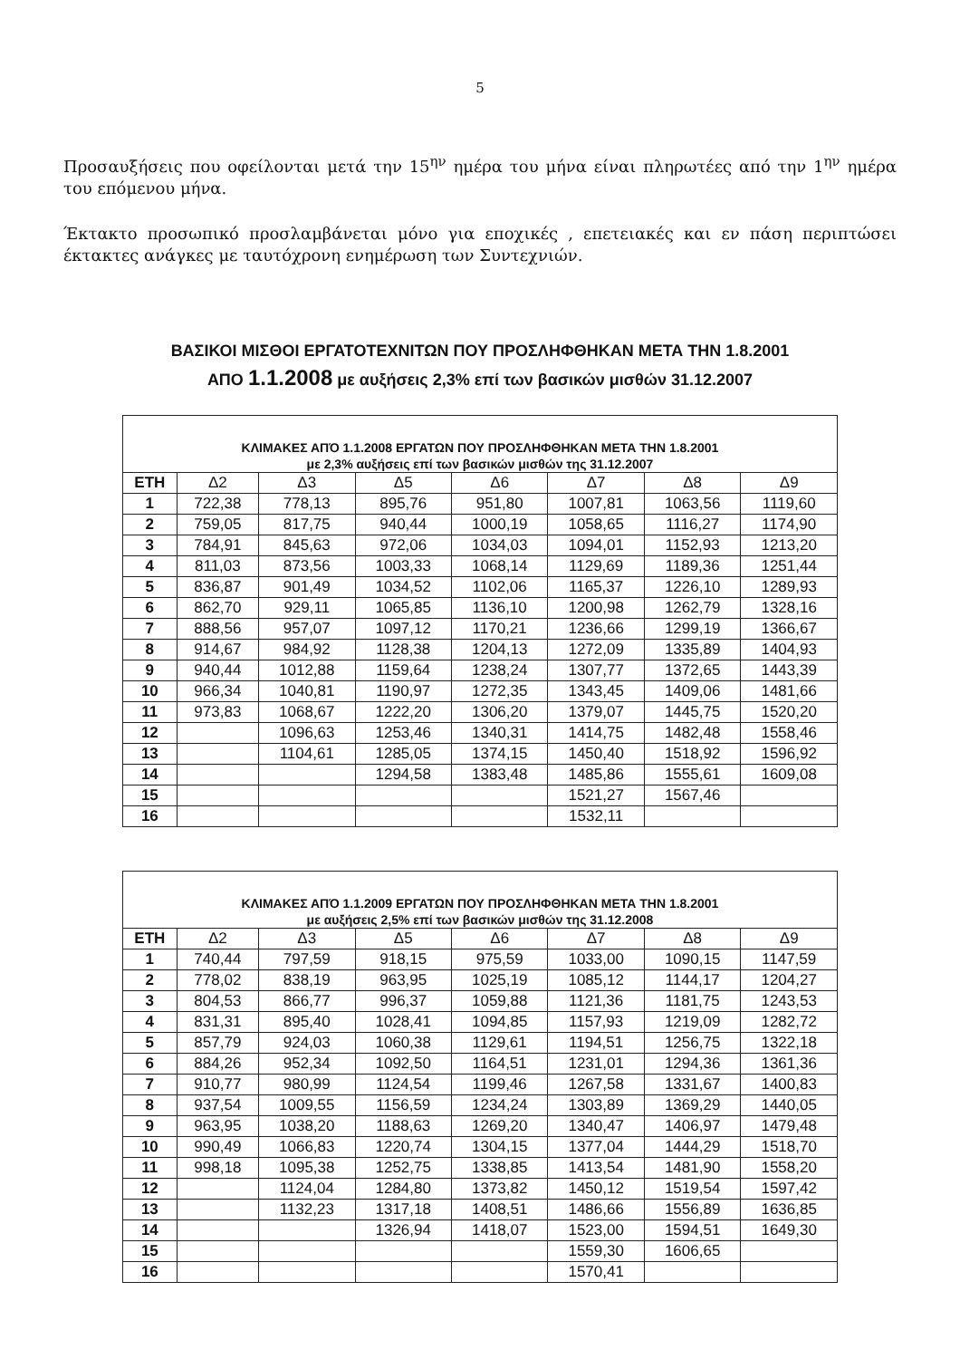5
Προσαυξήσεις που οφείλονται μετά την 15<sup>ην</sup> ημέρα του μήνα είναι πληρωτέες από την 1<sup>ην</sup> ημέρα του επόμενου μήνα.
Έκτακτο προσωπικό προσλαμβάνεται μόνο για εποχικές , επετειακές και εν πάση περιπτώσει έκτακτες ανάγκες με ταυτόχρονη ενημέρωση των Συντεχνιών.
ΒΑΣΙΚΟΙ ΜΙΣΘΟΙ ΕΡΓΑΤΟΤΕΧΝΙΤΩΝ ΠΟΥ ΠΡΟΣΛΗΦΘΗΚΑΝ ΜΕΤΑ ΤΗΝ 1.8.2001
ΑΠΟ 1.1.2008 με αυξήσεις 2,3% επί των βασικών μισθών 31.12.2007
| ΚΛΙΜΑΚΕΣ ΑΠΌ 1.1.2008 ΕΡΓΑΤΩΝ ΠΟΥ ΠΡΟΣΛΗΦΘΗΚΑΝ ΜΕΤΑ ΤΗΝ 1.8.2001 με 2,3% αυξήσεις επί των βασικών μισθών της 31.12.2007 | | | | | | | |
| --- | --- | --- | --- | --- | --- | --- | --- |
| ΕΤΗ | Δ2 | Δ3 | Δ5 | Δ6 | Δ7 | Δ8 | Δ9 |
| 1 | 722,38 | 778,13 | 895,76 | 951,80 | 1007,81 | 1063,56 | 1119,60 |
| 2 | 759,05 | 817,75 | 940,44 | 1000,19 | 1058,65 | 1116,27 | 1174,90 |
| 3 | 784,91 | 845,63 | 972,06 | 1034,03 | 1094,01 | 1152,93 | 1213,20 |
| 4 | 811,03 | 873,56 | 1003,33 | 1068,14 | 1129,69 | 1189,36 | 1251,44 |
| 5 | 836,87 | 901,49 | 1034,52 | 1102,06 | 1165,37 | 1226,10 | 1289,93 |
| 6 | 862,70 | 929,11 | 1065,85 | 1136,10 | 1200,98 | 1262,79 | 1328,16 |
| 7 | 888,56 | 957,07 | 1097,12 | 1170,21 | 1236,66 | 1299,19 | 1366,67 |
| 8 | 914,67 | 984,92 | 1128,38 | 1204,13 | 1272,09 | 1335,89 | 1404,93 |
| 9 | 940,44 | 1012,88 | 1159,64 | 1238,24 | 1307,77 | 1372,65 | 1443,39 |
| 10 | 966,34 | 1040,81 | 1190,97 | 1272,35 | 1343,45 | 1409,06 | 1481,66 |
| 11 | 973,83 | 1068,67 | 1222,20 | 1306,20 | 1379,07 | 1445,75 | 1520,20 |
| 12 | | 1096,63 | 1253,46 | 1340,31 | 1414,75 | 1482,48 | 1558,46 |
| 13 | | 1104,61 | 1285,05 | 1374,15 | 1450,40 | 1518,92 | 1596,92 |
| 14 | | | 1294,58 | 1383,48 | 1485,86 | 1555,61 | 1609,08 |
| 15 | | | | | 1521,27 | 1567,46 | |
| 16 | | | | | 1532,11 | | |
| ΚΛΙΜΑΚΕΣ ΑΠΌ 1.1.2009 ΕΡΓΑΤΩΝ ΠΟΥ ΠΡΟΣΛΗΦΘΗΚΑΝ ΜΕΤΑ ΤΗΝ 1.8.2001 με αυξήσεις 2,5% επί των βασικών μισθών της 31.12.2008 | | | | | | | |
| --- | --- | --- | --- | --- | --- | --- | --- |
| ΕΤΗ | Δ2 | Δ3 | Δ5 | Δ6 | Δ7 | Δ8 | Δ9 |
| 1 | 740,44 | 797,59 | 918,15 | 975,59 | 1033,00 | 1090,15 | 1147,59 |
| 2 | 778,02 | 838,19 | 963,95 | 1025,19 | 1085,12 | 1144,17 | 1204,27 |
| 3 | 804,53 | 866,77 | 996,37 | 1059,88 | 1121,36 | 1181,75 | 1243,53 |
| 4 | 831,31 | 895,40 | 1028,41 | 1094,85 | 1157,93 | 1219,09 | 1282,72 |
| 5 | 857,79 | 924,03 | 1060,38 | 1129,61 | 1194,51 | 1256,75 | 1322,18 |
| 6 | 884,26 | 952,34 | 1092,50 | 1164,51 | 1231,01 | 1294,36 | 1361,36 |
| 7 | 910,77 | 980,99 | 1124,54 | 1199,46 | 1267,58 | 1331,67 | 1400,83 |
| 8 | 937,54 | 1009,55 | 1156,59 | 1234,24 | 1303,89 | 1369,29 | 1440,05 |
| 9 | 963,95 | 1038,20 | 1188,63 | 1269,20 | 1340,47 | 1406,97 | 1479,48 |
| 10 | 990,49 | 1066,83 | 1220,74 | 1304,15 | 1377,04 | 1444,29 | 1518,70 |
| 11 | 998,18 | 1095,38 | 1252,75 | 1338,85 | 1413,54 | 1481,90 | 1558,20 |
| 12 | | 1124,04 | 1284,80 | 1373,82 | 1450,12 | 1519,54 | 1597,42 |
| 13 | | 1132,23 | 1317,18 | 1408,51 | 1486,66 | 1556,89 | 1636,85 |
| 14 | | | 1326,94 | 1418,07 | 1523,00 | 1594,51 | 1649,30 |
| 15 | | | | | 1559,30 | 1606,65 | |
| 16 | | | | | 1570,41 | | |